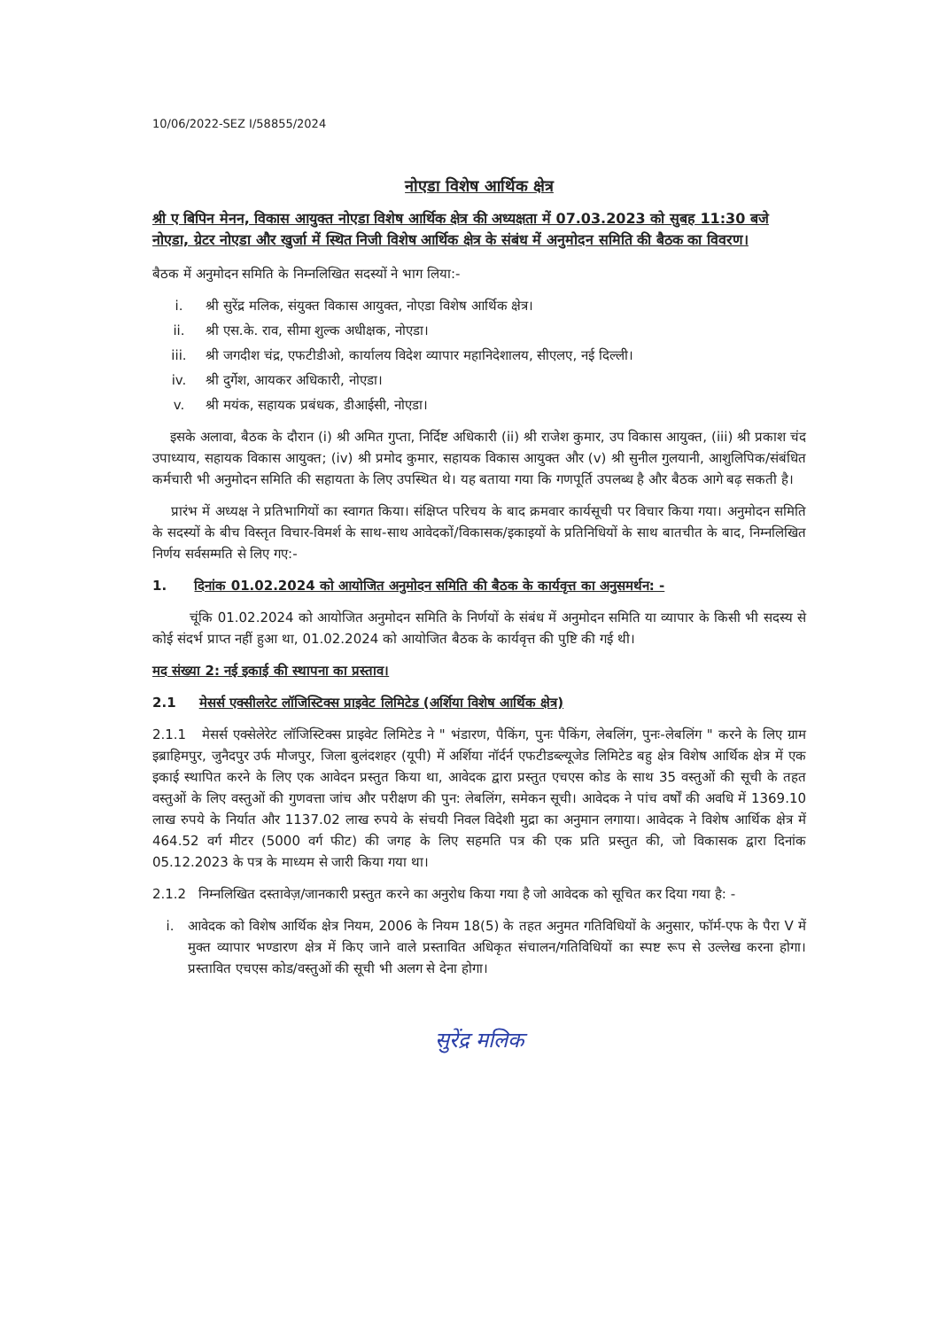10/06/2022-SEZ I/58855/2024
नोएडा विशेष आर्थिक क्षेत्र
श्री ए बिपिन मेनन, विकास आयुक्त नोएडा विशेष आर्थिक क्षेत्र की अध्यक्षता में 07.03.2023 को सुबह 11:30 बजे नोएडा, ग्रेटर नोएडा और खुर्जा में स्थित निजी विशेष आर्थिक क्षेत्र के संबंध में अनुमोदन समिति की बैठक का विवरण।
बैठक में अनुमोदन समिति के निम्नलिखित सदस्यों ने भाग लिया:-
i. श्री सुरेंद्र मलिक, संयुक्त विकास आयुक्त, नोएडा विशेष आर्थिक क्षेत्र।
ii. श्री एस.के. राव, सीमा शुल्क अधीक्षक, नोएडा।
iii. श्री जगदीश चंद्र, एफटीडीओ, कार्यालय विदेश व्यापार महानिदेशालय, सीएलए, नई दिल्ली।
iv. श्री दुर्गेश, आयकर अधिकारी, नोएडा।
v. श्री मयंक, सहायक प्रबंधक, डीआईसी, नोएडा।
इसके अलावा, बैठक के दौरान (i) श्री अमित गुप्ता, निर्दिष्ट अधिकारी (ii) श्री राजेश कुमार, उप विकास आयुक्त, (iii) श्री प्रकाश चंद उपाध्याय, सहायक विकास आयुक्त; (iv) श्री प्रमोद कुमार, सहायक विकास आयुक्त और (v) श्री सुनील गुलयानी, आशुलिपिक/संबंधित कर्मचारी भी अनुमोदन समिति की सहायता के लिए उपस्थित थे। यह बताया गया कि गणपूर्ति उपलब्ध है और बैठक आगे बढ़ सकती है।
प्रारंभ में अध्यक्ष ने प्रतिभागियों का स्वागत किया। संक्षिप्त परिचय के बाद क्रमवार कार्यसूची पर विचार किया गया। अनुमोदन समिति के सदस्यों के बीच विस्तृत विचार-विमर्श के साथ-साथ आवेदकों/विकासक/इकाइयों के प्रतिनिधियों के साथ बातचीत के बाद, निम्नलिखित निर्णय सर्वसम्मति से लिए गए:-
1. दिनांक 01.02.2024 को आयोजित अनुमोदन समिति की बैठक के कार्यवृत्त का अनुसमर्थन: -
चूंकि 01.02.2024 को आयोजित अनुमोदन समिति के निर्णयों के संबंध में अनुमोदन समिति या व्यापार के किसी भी सदस्य से कोई संदर्भ प्राप्त नहीं हुआ था, 01.02.2024 को आयोजित बैठक के कार्यवृत्त की पुष्टि की गई थी।
मद संख्या 2: नई इकाई की स्थापना का प्रस्ताव।
2.1 मेसर्स एक्सीलरेट लॉजिस्टिक्स प्राइवेट लिमिटेड (अर्शिया विशेष आर्थिक क्षेत्र)
2.1.1 मेसर्स एक्सेलेरेट लॉजिस्टिक्स प्राइवेट लिमिटेड ने " भंडारण, पैकिंग, पुनः पैकिंग, लेबलिंग, पुनः-लेबलिंग " करने के लिए ग्राम इब्राहिमपुर, जुनैदपुर उर्फ मौजपुर, जिला बुलंदशहर (यूपी) में अर्शिया नॉर्दर्न एफटीडब्ल्यूजेड लिमिटेड बहु क्षेत्र विशेष आर्थिक क्षेत्र में एक इकाई स्थापित करने के लिए एक आवेदन प्रस्तुत किया था, आवेदक द्वारा प्रस्तुत एचएस कोड के साथ 35 वस्तुओं की सूची के तहत वस्तुओं के लिए वस्तुओं की गुणवत्ता जांच और परीक्षण की पुन: लेबलिंग, समेकन सूची। आवेदक ने पांच वर्षों की अवधि में 1369.10 लाख रुपये के निर्यात और 1137.02 लाख रुपये के संचयी निवल विदेशी मुद्रा का अनुमान लगाया। आवेदक ने विशेष आर्थिक क्षेत्र में 464.52 वर्ग मीटर (5000 वर्ग फीट) की जगह के लिए सहमति पत्र की एक प्रति प्रस्तुत की, जो विकासक द्वारा दिनांक 05.12.2023 के पत्र के माध्यम से जारी किया गया था।
2.1.2 निम्नलिखित दस्तावेज़/जानकारी प्रस्तुत करने का अनुरोध किया गया है जो आवेदक को सूचित कर दिया गया है: -
i. आवेदक को विशेष आर्थिक क्षेत्र नियम, 2006 के नियम 18(5) के तहत अनुमत गतिविधियों के अनुसार, फॉर्म-एफ के पैरा V में मुक्त व्यापार भण्डारण क्षेत्र में किए जाने वाले प्रस्तावित अधिकृत संचालन/गतिविधियों का स्पष्ट रूप से उल्लेख करना होगा। प्रस्तावित एचएस कोड/वस्तुओं की सूची भी अलग से देना होगा।
सुरेंद्र मलिक